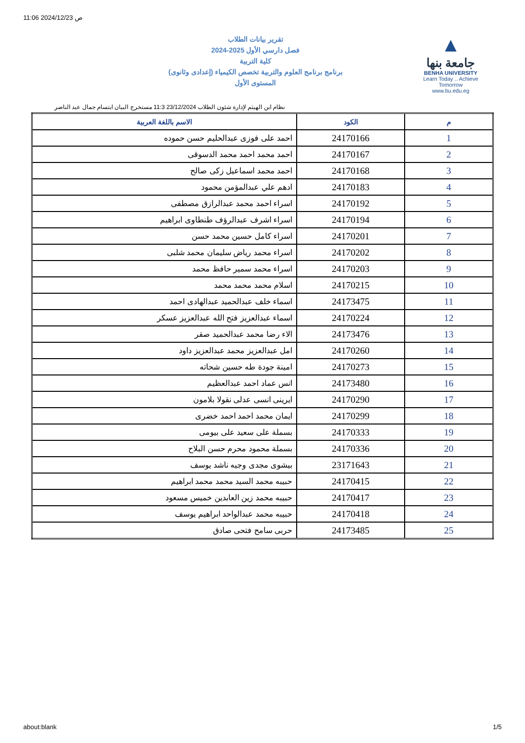11:06 2024/12/23 ص
تقرير بيانات الطلاب
2024-2025 فصل دارسي الأول
كلية التربية
برنامج برنامج العلوم والتربية تخصص الكيمياء (إعدادى وثانوى)
المستوى الأول
▲
جامعة بنها
BENHA UNIVERSITY
Learn Today .. Achieve Tomorrow
www.bu.edu.eg
نظام ابن الهيثم لإدارة شئون الطلاب 23/12/2024 11:3 مستخرج البيان ابتسام جمال عبد الناصر
| م | الكود | الاسم باللغة العربية |
| --- | --- | --- |
| 1 | 24170166 | احمد على فوزى عبدالحليم حسن حموده |
| 2 | 24170167 | احمد محمد احمد محمد الدسوقى |
| 3 | 24170168 | احمد محمد اسماعيل زكى صالح |
| 4 | 24170183 | ادهم علي عبدالمؤمن محمود |
| 5 | 24170192 | اسراء احمد محمد عبدالرازق مصطفى |
| 6 | 24170194 | اسراء اشرف عبدالرؤف طنطاوى ابراهيم |
| 7 | 24170201 | اسراء كامل حسين محمد حسن |
| 8 | 24170202 | اسراء محمد رياض سليمان محمد شلبى |
| 9 | 24170203 | اسراء محمد سمير حافظ محمد |
| 10 | 24170215 | اسلام محمد محمد محمد |
| 11 | 24173475 | اسماء خلف عبدالحميد عبدالهادى احمد |
| 12 | 24170224 | اسماء عبدالعزيز فتح الله عبدالعزيز عسكر |
| 13 | 24173476 | الاء رضا محمد عبدالحميد صقر |
| 14 | 24170260 | امل عبدالعزيز محمد عبدالعزيز داود |
| 15 | 24170273 | امينة جودة طه حسين شحاته |
| 16 | 24173480 | انس عماد احمد عبدالعظيم |
| 17 | 24170290 | ايرينى انسى عدلى نقولا بلامون |
| 18 | 24170299 | ايمان محمد احمد احمد خضرى |
| 19 | 24170333 | بسملة على سعيد على بيومى |
| 20 | 24170336 | بسملة محمود محرم حسن البلاح |
| 21 | 23171643 | بيشوى مجدى وجيه ناشد يوسف |
| 22 | 24170415 | حبيبه محمد السيد محمد محمد ابراهيم |
| 23 | 24170417 | حبيبه محمد زين العابدين خميس مسعود |
| 24 | 24170418 | حبيبه محمد عبدالواحد ابراهيم يوسف |
| 25 | 24173485 | حربى سامح فتحى صادق |
about:blank 1/5